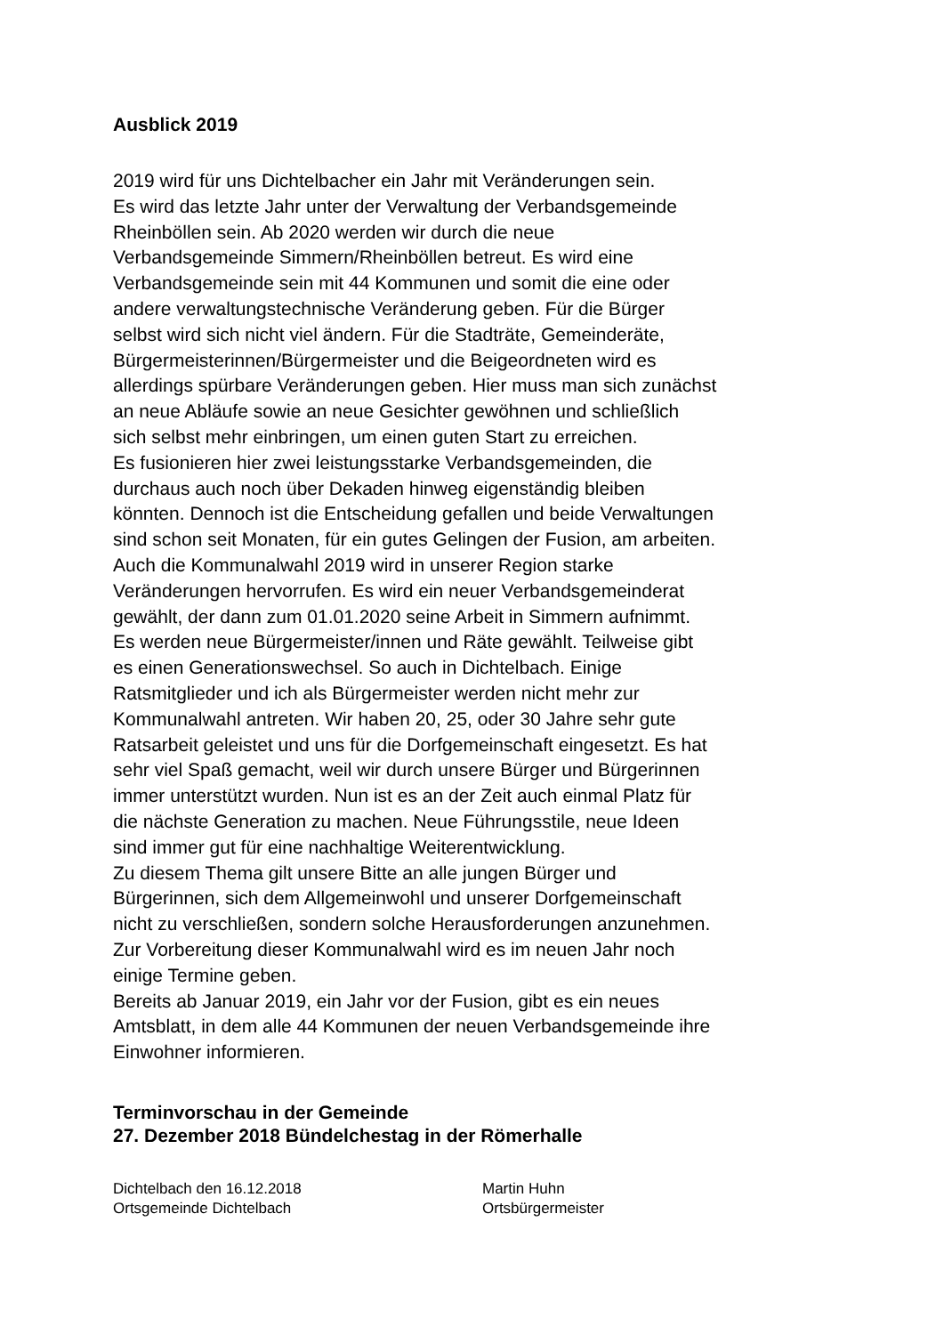Ausblick 2019
2019 wird für uns Dichtelbacher ein Jahr mit Veränderungen sein.
Es wird das letzte Jahr unter der Verwaltung der Verbandsgemeinde
Rheinböllen sein. Ab 2020 werden wir durch die neue
Verbandsgemeinde Simmern/Rheinböllen betreut. Es wird eine
Verbandsgemeinde sein mit 44 Kommunen und somit die eine oder
andere verwaltungstechnische Veränderung geben. Für die Bürger
selbst wird sich nicht viel ändern. Für die Stadträte, Gemeinderäte,
Bürgermeisterinnen/Bürgermeister und die Beigeordneten wird es
allerdings spürbare Veränderungen geben. Hier muss man sich zunächst
an neue Abläufe sowie an neue Gesichter gewöhnen und schließlich
sich selbst mehr einbringen, um einen guten Start zu erreichen.
Es fusionieren hier zwei leistungsstarke Verbandsgemeinden, die
durchaus auch noch über Dekaden hinweg eigenständig bleiben
könnten. Dennoch ist die Entscheidung gefallen und beide Verwaltungen
sind schon seit Monaten, für ein gutes Gelingen der Fusion, am arbeiten.
Auch die Kommunalwahl 2019 wird in unserer Region starke
Veränderungen hervorrufen. Es wird ein neuer Verbandsgemeinderat
gewählt, der dann zum 01.01.2020 seine Arbeit in Simmern aufnimmt.
Es werden neue Bürgermeister/innen und Räte gewählt. Teilweise gibt
es einen Generationswechsel. So auch in Dichtelbach. Einige
Ratsmitglieder und ich als Bürgermeister werden nicht mehr zur
Kommunalwahl antreten. Wir haben 20, 25, oder 30 Jahre sehr gute
Ratsarbeit geleistet und uns für die Dorfgemeinschaft eingesetzt. Es hat
sehr viel Spaß gemacht, weil wir durch unsere Bürger und Bürgerinnen
immer unterstützt wurden. Nun ist es an der Zeit auch einmal Platz für
die nächste Generation zu machen. Neue Führungsstile, neue Ideen
sind immer gut für eine nachhaltige Weiterentwicklung.
Zu diesem Thema gilt unsere Bitte an alle jungen Bürger und
Bürgerinnen, sich dem Allgemeinwohl und unserer Dorfgemeinschaft
nicht zu verschließen, sondern solche Herausforderungen anzunehmen.
Zur Vorbereitung dieser Kommunalwahl wird es im neuen Jahr noch
einige Termine geben.
Bereits ab Januar 2019, ein Jahr vor der Fusion, gibt es ein neues
Amtsblatt, in dem alle 44 Kommunen der neuen Verbandsgemeinde ihre
Einwohner informieren.
Terminvorschau in der Gemeinde
27. Dezember 2018 Bündelchestag in der Römerhalle
Dichtelbach den 16.12.2018
Ortsgemeinde Dichtelbach
Martin Huhn
Ortsbürgermeister